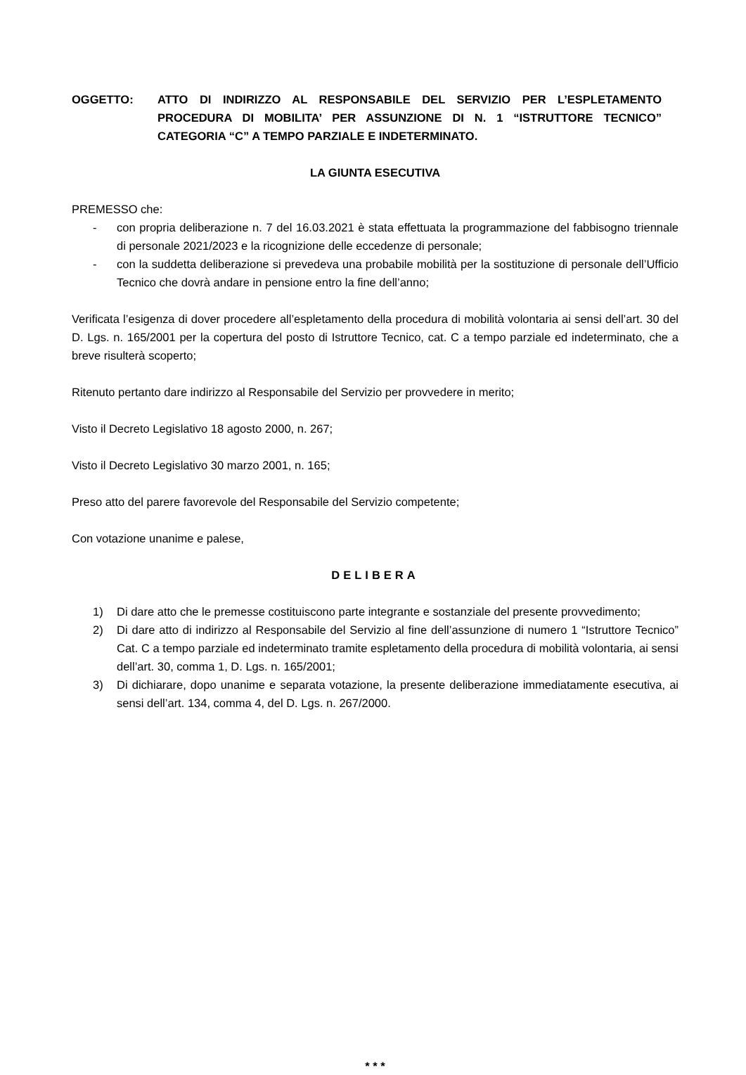OGGETTO: ATTO DI INDIRIZZO AL RESPONSABILE DEL SERVIZIO PER L’ESPLETAMENTO PROCEDURA DI MOBILITA’ PER ASSUNZIONE DI N. 1 “ISTRUTTORE TECNICO” CATEGORIA “C” A TEMPO PARZIALE E INDETERMINATO.
LA GIUNTA ESECUTIVA
PREMESSO che:
- con propria deliberazione n. 7 del 16.03.2021 è stata effettuata la programmazione del fabbisogno triennale di personale 2021/2023 e la ricognizione delle eccedenze di personale;
- con la suddetta deliberazione si prevedeva una probabile mobilità per la sostituzione di personale dell’Ufficio Tecnico che dovrà andare in pensione entro la fine dell’anno;
Verificata l’esigenza di dover procedere all’espletamento della procedura di mobilità volontaria ai sensi dell’art. 30 del D. Lgs. n. 165/2001 per la copertura del posto di Istruttore Tecnico, cat. C a tempo parziale ed indeterminato, che a breve risulterà scoperto;
Ritenuto pertanto dare indirizzo al Responsabile del Servizio per provvedere in merito;
Visto il Decreto Legislativo 18 agosto 2000, n. 267;
Visto il Decreto Legislativo 30 marzo 2001, n. 165;
Preso atto del parere favorevole del Responsabile del Servizio competente;
Con votazione unanime e palese,
DELIBERA
1) Di dare atto che le premesse costituiscono parte integrante e sostanziale del presente provvedimento;
2) Di dare atto di indirizzo al Responsabile del Servizio al fine dell’assunzione di numero 1 “Istruttore Tecnico” Cat. C a tempo parziale ed indeterminato tramite espletamento della procedura di mobilità volontaria, ai sensi dell’art. 30, comma 1, D. Lgs. n. 165/2001;
3) Di dichiarare, dopo unanime e separata votazione, la presente deliberazione immediatamente esecutiva, ai sensi dell’art. 134, comma 4, del D. Lgs. n. 267/2000.
* * *